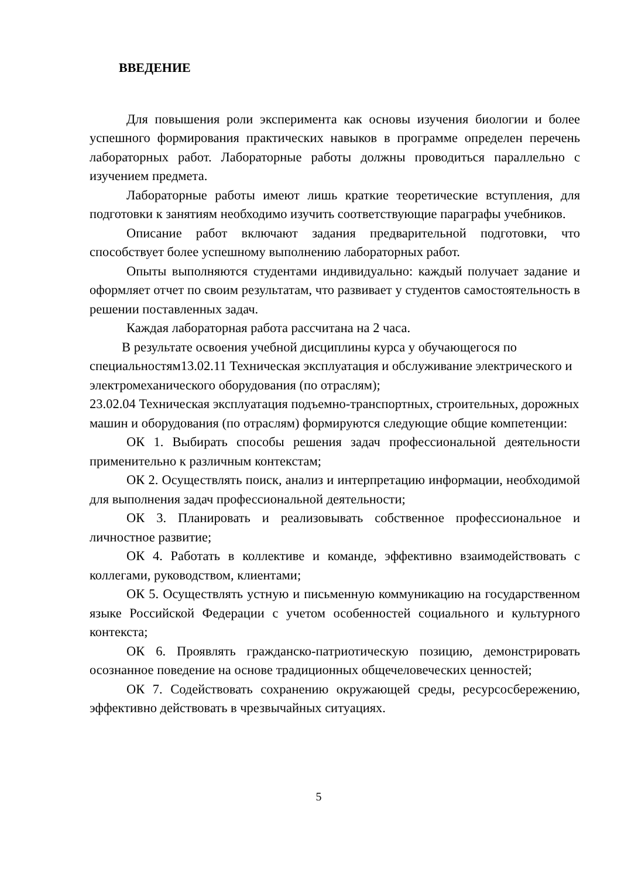ВВЕДЕНИЕ
Для повышения роли эксперимента как основы изучения биологии и более успешного формирования практических навыков в программе определен перечень лабораторных работ. Лабораторные работы должны проводиться параллельно с изучением предмета.
Лабораторные работы имеют лишь краткие теоретические вступления, для подготовки к занятиям необходимо изучить соответствующие параграфы учебников.
Описание работ включают задания предварительной подготовки, что способствует более успешному выполнению лабораторных работ.
Опыты выполняются студентами индивидуально: каждый получает задание и оформляет отчет по своим результатам, что развивает у студентов самостоятельность в решении поставленных задач.
Каждая лабораторная работа рассчитана на 2 часа.
В результате освоения учебной дисциплины курса у обучающегося по специальностям13.02.11 Техническая эксплуатация и обслуживание электрического и электромеханического оборудования (по отраслям);
23.02.04 Техническая эксплуатация подъемно-транспортных, строительных, дорожных машин и оборудования (по отраслям) формируются следующие общие компетенции:
ОК 1. Выбирать способы решения задач профессиональной деятельности применительно к различным контекстам;
ОК 2. Осуществлять поиск, анализ и интерпретацию информации, необходимой для выполнения задач профессиональной деятельности;
ОК 3. Планировать и реализовывать собственное профессиональное и личностное развитие;
ОК 4. Работать в коллективе и команде, эффективно взаимодействовать с коллегами, руководством, клиентами;
ОК 5. Осуществлять устную и письменную коммуникацию на государственном языке Российской Федерации с учетом особенностей социального и культурного контекста;
ОК 6. Проявлять гражданско-патриотическую позицию, демонстрировать осознанное поведение на основе традиционных общечеловеческих ценностей;
ОК 7. Содействовать сохранению окружающей среды, ресурсосбережению, эффективно действовать в чрезвычайных ситуациях.
5